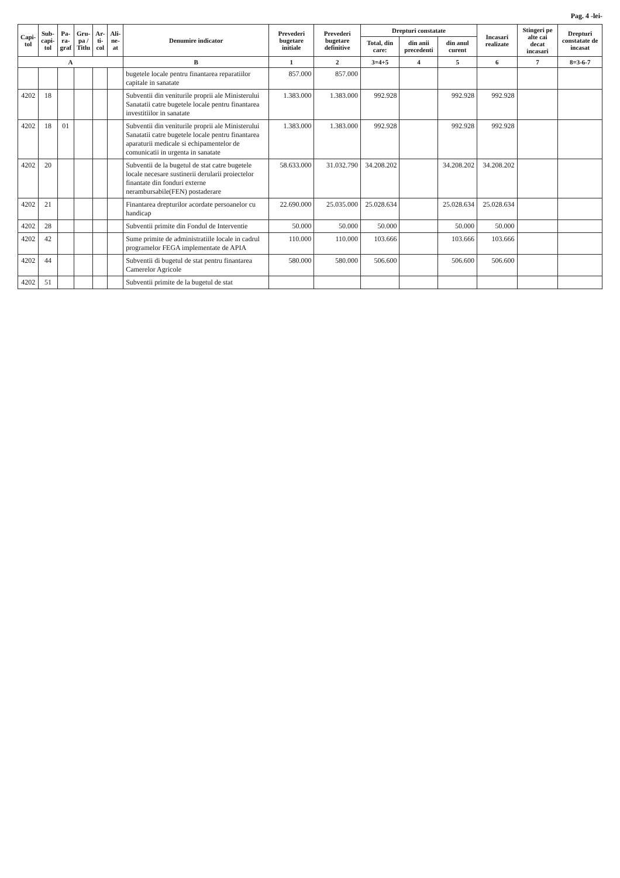Pag. 4 -lei-
| Capi- tol | Sub- capi- tol | Pa- ra- graf | Gru- pa / Titlu | Ar- ti- col | Ali- ne- at | Denumire indicator | Prevederi bugetare initiale | Prevederi bugetare definitive | Drepturi constatate | | | Incasari realizate | Stingeri pe alte cai decat incasari | Drepturi constatate de incasat |
| --- | --- | --- | --- | --- | --- | --- | --- | --- | --- | --- | --- | --- | --- | --- |
| | | | | | | | | | Total, din care: | din anii precedenti | din anul curent | | | |
| A | | | | | | B | 1 | 2 | 3=4+5 | 4 | 5 | 6 | 7 | 8=3-6-7 |
| | | | | | | bugetele locale pentru finantarea reparatiilor capitale in sanatate | 857.000 | 857.000 | | | | | | |
| 4202 | 18 | | | | | Subventii din veniturile proprii ale Ministerului Sanatatii catre bugetele locale pentru finantarea investitiilor in sanatate | 1.383.000 | 1.383.000 | 992.928 | | 992.928 | 992.928 | | |
| 4202 | 18 | 01 | | | | Subventii din veniturile proprii ale Ministerului Sanatatii catre bugetele locale pentru finantarea aparaturii medicale si echipamentelor de comunicatii in urgenta in sanatate | 1.383.000 | 1.383.000 | 992.928 | | 992.928 | 992.928 | | |
| 4202 | 20 | | | | | Subventii de la bugetul de stat catre bugetele locale necesare sustinerii derularii proiectelor finantate din fonduri externe nerambursabile(FEN) postaderare | 58.633.000 | 31.032.790 | 34.208.202 | | 34.208.202 | 34.208.202 | | |
| 4202 | 21 | | | | | Finantarea drepturilor acordate persoanelor cu handicap | 22.690.000 | 25.035.000 | 25.028.634 | | 25.028.634 | 25.028.634 | | |
| 4202 | 28 | | | | | Subventii primite din Fondul de Interventie | 50.000 | 50.000 | 50.000 | | 50.000 | 50.000 | | |
| 4202 | 42 | | | | | Sume primite de administratiile locale in cadrul programelor FEGA implementate de APIA | 110.000 | 110.000 | 103.666 | | 103.666 | 103.666 | | |
| 4202 | 44 | | | | | Subventii di bugetul de stat pentru finantarea Camerelor Agricole | 580.000 | 580.000 | 506.600 | | 506.600 | 506.600 | | |
| 4202 | 51 | | | | | Subventii primite de la bugetul de stat | | | | | | | | |